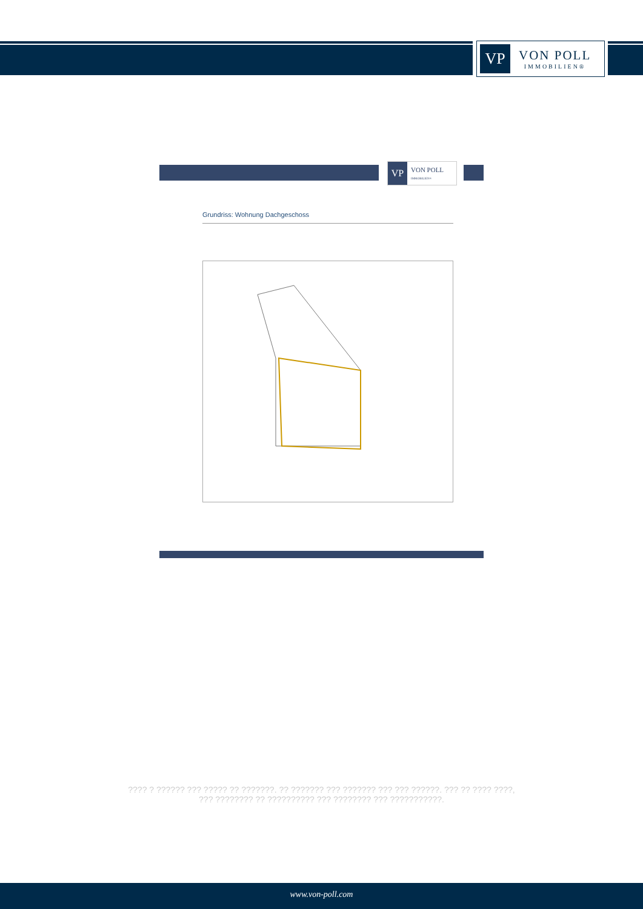VP
VON POLL
IMMOBILIEN®
VP
VON POLL
IMMOBILIEN®
Grundriss: Wohnung Dachgeschoss
???? ? ?????? ??? ????? ?? ???????. ?? ??????? ??? ??????? ??? ??? ??????. ??? ?? ???? ????, ??? ???????? ?? ?????????? ??? ???????? ??? ???????????.
www.von-poll.com